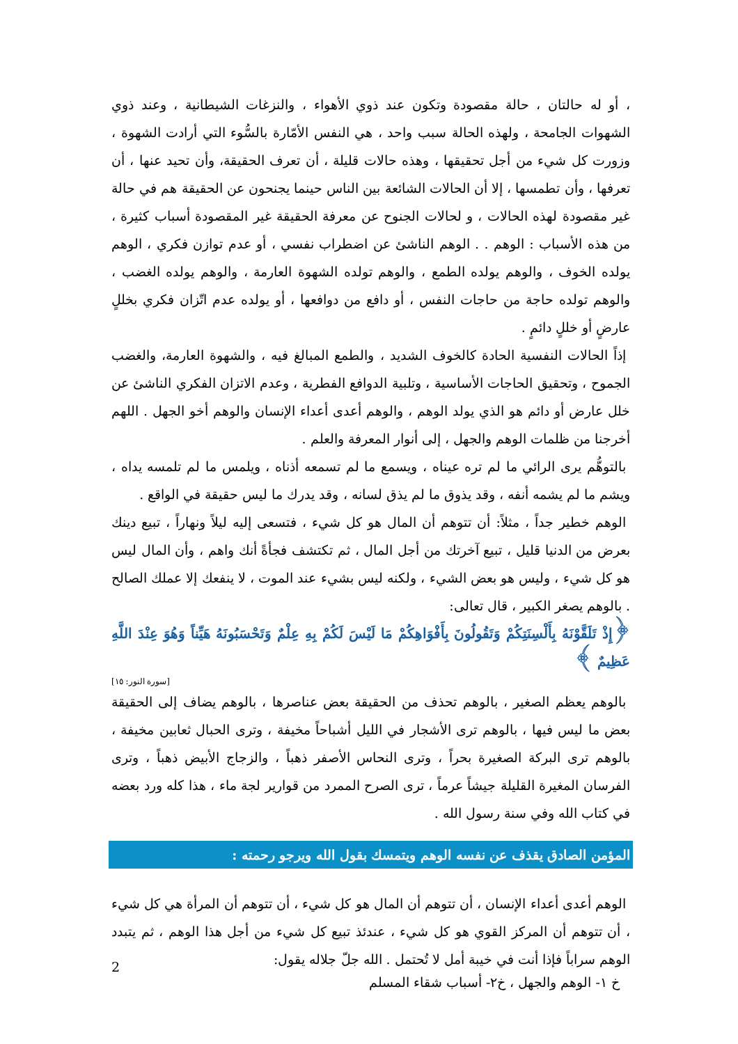، أو له حالتان ، حالة مقصودة وتكون عند ذوي الأهواء ، والنزغات الشيطانية ، وعند ذوي الشهوات الجامحة ، ولهذه الحالة سبب واحد ، هي النفس الأمّارة بالسُّوء التي أرادت الشهوة ، وزورت كل شيء من أجل تحقيقها ، وهذه حالات قليلة ، أن تعرف الحقيقة، وأن تحيد عنها ، أن تعرفها ، وأن تطمسها ، إلا أن الحالات الشائعة بين الناس حينما يجنحون عن الحقيقة هم في حالة غير مقصودة لهذه الحالات ، و لحالات الجنوح عن معرفة الحقيقة غير المقصودة أسباب كثيرة ، من هذه الأسباب : الوهم . . الوهم الناشئ عن اضطراب نفسي ، أو عدم توازن فكري ، الوهم يولده الخوف ، والوهم يولده الطمع ، والوهم تولده الشهوة العارمة ، والوهم يولده الغضب ، والوهم تولده حاجة من حاجات النفس ، أو دافع من دوافعها ، أو يولده عدم اتّزان فكري بخللٍ عارضٍ أو خللٍ دائمٍ .
إذاً الحالات النفسية الحادة كالخوف الشديد ، والطمع المبالغ فيه ، والشهوة العارمة، والغضب الجموح ، وتحقيق الحاجات الأساسية ، وتلبية الدوافع الفطرية ، وعدم الاتزان الفكري الناشئ عن خلل عارض أو دائم هو الذي يولد الوهم ، والوهم أعدى أعداء الإنسان والوهم أخو الجهل . اللهم أخرجنا من ظلمات الوهم والجهل ، إلى أنوار المعرفة والعلم .
بالتوهُّم يرى الرائي ما لم تره عيناه ، ويسمع ما لم تسمعه أذناه ، ويلمس ما لم تلمسه يداه ، ويشم ما لم يشمه أنفه ، وقد يذوق ما لم يذق لسانه ، وقد يدرك ما ليس حقيقة في الواقع .
الوهم خطير جداً ، مثلاً: أن تتوهم أن المال هو كل شيء ، فتسعى إليه ليلاً ونهاراً ، تبيع دينك بعرض من الدنيا قليل ، تبيع آخرتك من أجل المال ، ثم تكتشف فجأةً أنك واهم ، وأن المال ليس هو كل شيء ، وليس هو بعض الشيء ، ولكنه ليس بشيء عند الموت ، لا ينفعك إلا عملك الصالح . بالوهم يصغر الكبير ، قال تعالى:
﴿إِذْ تَلَقَّوْنَهُ بِأَلْسِنَتِكُمْ وَتَقُولُونَ بِأَفْوَاهِكُمْ مَا لَيْسَ لَكُمْ بِهِ عِلْمٌ وَتَحْسَبُونَهُ هَيِّناً وَهُوَ عِنْدَ اللَّهِ عَظِيمٌ ﴾
[سورة النور: ١٥]
بالوهم يعظم الصغير ، بالوهم تحذف من الحقيقة بعض عناصرها ، بالوهم يضاف إلى الحقيقة بعض ما ليس فيها ، بالوهم ترى الأشجار في الليل أشباحاً مخيفة ، وترى الحبال ثعابين مخيفة ، بالوهم ترى البركة الصغيرة بحراً ، وترى النحاس الأصفر ذهباً ، والزجاج الأبيض ذهباً ، وترى الفرسان المغيرة القليلة جيشاً عرماً ، ترى الصرح الممرد من قوارير لجة ماء ، هذا كله ورد بعضه في كتاب الله وفي سنة رسول الله .
المؤمن الصادق يقذف عن نفسه الوهم ويتمسك بقول الله ويرجو رحمته :
الوهم أعدى أعداء الإنسان ، أن تتوهم أن المال هو كل شيء ، أن تتوهم أن المرأة هي كل شيء ، أن تتوهم أن المركز القوي هو كل شيء ، عندئذ تبيع كل شيء من أجل هذا الوهم ، ثم يتبدد الوهم سراباً فإذا أنت في خيبة أمل لا تُحتمل . الله جلّ جلاله يقول:
2
خ ١- الوهم والجهل ، خ٢- أسباب شقاء المسلم